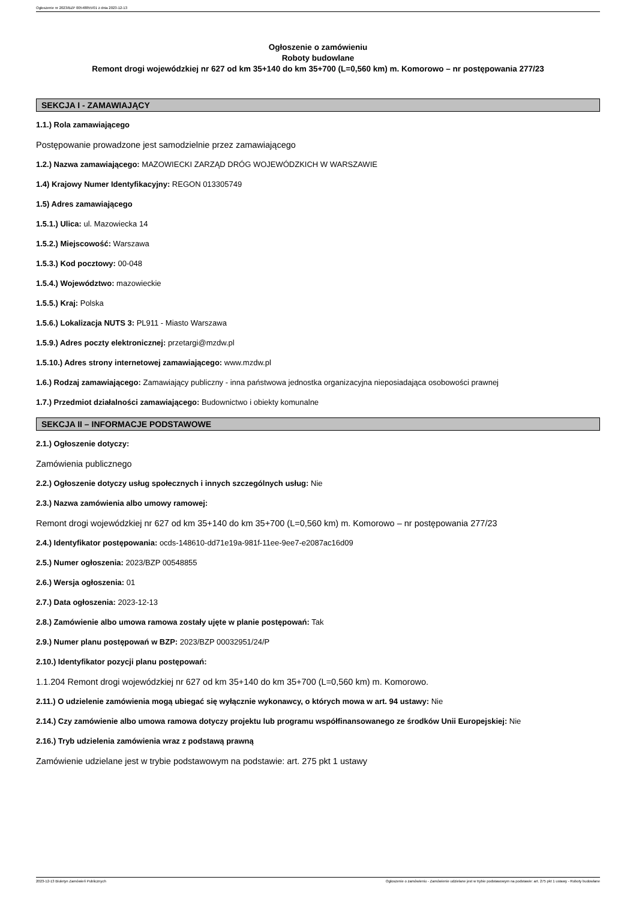Ogłoszenie nr 2023/BZP 00548855/01 z dnia 2023-12-13
Ogłoszenie o zamówieniu
Roboty budowlane
Remont drogi wojewódzkiej nr 627 od km 35+140 do km 35+700 (L=0,560 km) m. Komorowo – nr postępowania 277/23
SEKCJA I - ZAMAWIAJĄCY
1.1.) Rola zamawiającego
Postępowanie prowadzone jest samodzielnie przez zamawiającego
1.2.) Nazwa zamawiającego: MAZOWIECKI ZARZĄD DRÓG WOJEWÓDZKICH W WARSZAWIE
1.4) Krajowy Numer Identyfikacyjny: REGON 013305749
1.5) Adres zamawiającego
1.5.1.) Ulica: ul. Mazowiecka 14
1.5.2.) Miejscowość: Warszawa
1.5.3.) Kod pocztowy: 00-048
1.5.4.) Województwo: mazowieckie
1.5.5.) Kraj: Polska
1.5.6.) Lokalizacja NUTS 3: PL911 - Miasto Warszawa
1.5.9.) Adres poczty elektronicznej: przetargi@mzdw.pl
1.5.10.) Adres strony internetowej zamawiającego: www.mzdw.pl
1.6.) Rodzaj zamawiającego: Zamawiający publiczny - inna państwowa jednostka organizacyjna nieposiadająca osobowości prawnej
1.7.) Przedmiot działalności zamawiającego: Budownictwo i obiekty komunalne
SEKCJA II – INFORMACJE PODSTAWOWE
2.1.) Ogłoszenie dotyczy:
Zamówienia publicznego
2.2.) Ogłoszenie dotyczy usług społecznych i innych szczególnych usług: Nie
2.3.) Nazwa zamówienia albo umowy ramowej:
Remont drogi wojewódzkiej nr 627 od km 35+140 do km 35+700 (L=0,560 km) m. Komorowo – nr postępowania 277/23
2.4.) Identyfikator postępowania: ocds-148610-dd71e19a-981f-11ee-9ee7-e2087ac16d09
2.5.) Numer ogłoszenia: 2023/BZP 00548855
2.6.) Wersja ogłoszenia: 01
2.7.) Data ogłoszenia: 2023-12-13
2.8.) Zamówienie albo umowa ramowa zostały ujęte w planie postępowań: Tak
2.9.) Numer planu postępowań w BZP: 2023/BZP 00032951/24/P
2.10.) Identyfikator pozycji planu postępowań:
1.1.204 Remont drogi wojewódzkiej nr 627 od km 35+140 do km 35+700 (L=0,560 km) m. Komorowo.
2.11.) O udzielenie zamówienia mogą ubiegać się wyłącznie wykonawcy, o których mowa w art. 94 ustawy: Nie
2.14.) Czy zamówienie albo umowa ramowa dotyczy projektu lub programu współfinansowanego ze środków Unii Europejskiej: Nie
2.16.) Tryb udzielenia zamówienia wraz z podstawą prawną
Zamówienie udzielane jest w trybie podstawowym na podstawie: art. 275 pkt 1 ustawy
2023-12-13 Biuletyn Zamówień Publicznych Ogłoszenie o zamówieniu - Zamówienie udzielane jest w trybie podstawowym na podstawie: art. 275 pkt 1 ustawy - Roboty budowlane